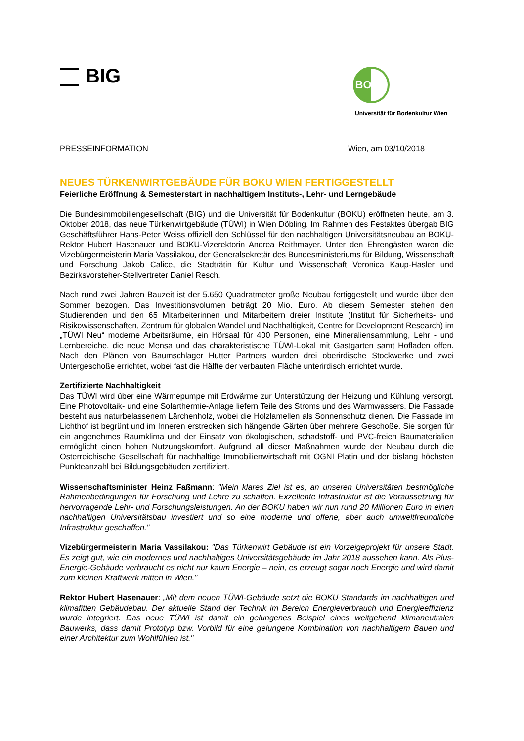BIG
BOKU
Universität für Bodenkultur Wien
PRESSEINFORMATION Wien, am 03/10/2018
NEUES TÜRKENWIRTGEBÄUDE FÜR BOKU WIEN FERTIGGESTELLT
Feierliche Eröffnung & Semesterstart in nachhaltigem Instituts-, Lehr- und Lerngebäude
Die Bundesimmobiliengesellschaft (BIG) und die Universität für Bodenkultur (BOKU) eröffneten heute, am 3. Oktober 2018, das neue Türkenwirtgebäude (TÜWI) in Wien Döbling. Im Rahmen des Festaktes übergab BIG Geschäftsführer Hans-Peter Weiss offiziell den Schlüssel für den nachhaltigen Universitätsneubau an BOKU-Rektor Hubert Hasenauer und BOKU-Vizerektorin Andrea Reithmayer. Unter den Ehrengästen waren die Vizebürgermeisterin Maria Vassilakou, der Generalsekretär des Bundesministeriums für Bildung, Wissenschaft und Forschung Jakob Calice, die Stadträtin für Kultur und Wissenschaft Veronica Kaup-Hasler und Bezirksvorsteher-Stellvertreter Daniel Resch.
Nach rund zwei Jahren Bauzeit ist der 5.650 Quadratmeter große Neubau fertiggestellt und wurde über den Sommer bezogen. Das Investitionsvolumen beträgt 20 Mio. Euro. Ab diesem Semester stehen den Studierenden und den 65 Mitarbeiterinnen und Mitarbeitern dreier Institute (Institut für Sicherheits- und Risikowissenschaften, Zentrum für globalen Wandel und Nachhaltigkeit, Centre for Development Research) im „TÜWI Neu“ moderne Arbeitsräume, ein Hörsaal für 400 Personen, eine Mineraliensammlung, Lehr - und Lernbereiche, die neue Mensa und das charakteristische TÜWI-Lokal mit Gastgarten samt Hofladen offen. Nach den Plänen von Baumschlager Hutter Partners wurden drei oberirdische Stockwerke und zwei Untergeschoße errichtet, wobei fast die Hälfte der verbauten Fläche unterirdisch errichtet wurde.
Zertifizierte Nachhaltigkeit
Das TÜWI wird über eine Wärmepumpe mit Erdwärme zur Unterstützung der Heizung und Kühlung versorgt. Eine Photovoltaik- und eine Solarthermie-Anlage liefern Teile des Stroms und des Warmwassers. Die Fassade besteht aus naturbelassenem Lärchenholz, wobei die Holzlamellen als Sonnenschutz dienen. Die Fassade im Lichthof ist begrünt und im Inneren erstrecken sich hängende Gärten über mehrere Geschoße. Sie sorgen für ein angenehmes Raumklima und der Einsatz von ökologischen, schadstoff- und PVC-freien Baumaterialien ermöglicht einen hohen Nutzungskomfort. Aufgrund all dieser Maßnahmen wurde der Neubau durch die Österreichische Gesellschaft für nachhaltige Immobilienwirtschaft mit ÖGNI Platin und der bislang höchsten Punkteanzahl bei Bildungsgebäuden zertifiziert.
Wissenschaftsminister Heinz Faßmann: "Mein klares Ziel ist es, an unseren Universitäten bestmögliche Rahmenbedingungen für Forschung und Lehre zu schaffen. Exzellente Infrastruktur ist die Voraussetzung für hervorragende Lehr- und Forschungsleistungen. An der BOKU haben wir nun rund 20 Millionen Euro in einen nachhaltigen Universitätsbau investiert und so eine moderne und offene, aber auch umweltfreundliche Infrastruktur geschaffen."
Vizebürgermeisterin Maria Vassilakou: "Das Türkenwirt Gebäude ist ein Vorzeigeprojekt für unsere Stadt. Es zeigt gut, wie ein modernes und nachhaltiges Universitätsgebäude im Jahr 2018 aussehen kann. Als Plus-Energie-Gebäude verbraucht es nicht nur kaum Energie – nein, es erzeugt sogar noch Energie und wird damit zum kleinen Kraftwerk mitten in Wien."
Rektor Hubert Hasenauer: „Mit dem neuen TÜWI-Gebäude setzt die BOKU Standards im nachhaltigen und klimafitten Gebäudebau. Der aktuelle Stand der Technik im Bereich Energieverbrauch und Energieeffizienz wurde integriert. Das neue TÜWI ist damit ein gelungenes Beispiel eines weitgehend klimaneutralen Bauwerks, dass damit Prototyp bzw. Vorbild für eine gelungene Kombination von nachhaltigem Bauen und einer Architektur zum Wohlfühlen ist."